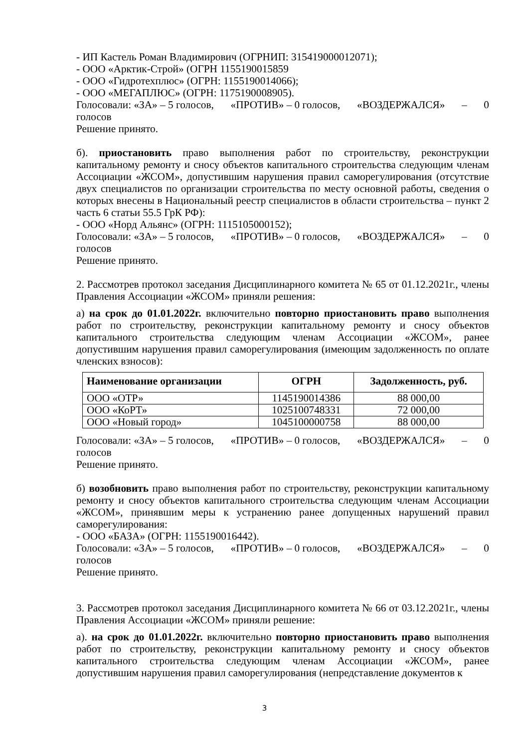- ИП Кастель Роман Владимирович (ОГРНИП: 315419000012071);
- ООО «Арктик-Строй» (ОГРН 1155190015859
- ООО «Гидротехплюс» (ОГРН: 1155190014066);
- ООО «МЕГАПЛЮС» (ОГРН: 1175190008905).
Голосовали: «ЗА» – 5 голосов, «ПРОТИВ» – 0 голосов, «ВОЗДЕРЖАЛСЯ» – 0
голосов
Решение принято.
б). приостановить право выполнения работ по строительству, реконструкции капитальному ремонту и сносу объектов капитального строительства следующим членам Ассоциации «ЖСОМ», допустившим нарушения правил саморегулирования (отсутствие двух специалистов по организации строительства по месту основной работы, сведения о которых внесены в Национальный реестр специалистов в области строительства – пункт 2 часть 6 статьи 55.5 ГрК РФ):
- ООО «Норд Альянс» (ОГРН: 1115105000152);
Голосовали: «ЗА» – 5 голосов, «ПРОТИВ» – 0 голосов, «ВОЗДЕРЖАЛСЯ» – 0
голосов
Решение принято.
2. Рассмотрев протокол заседания Дисциплинарного комитета № 65 от 01.12.2021г., члены Правления Ассоциации «ЖСОМ» приняли решения:
а) на срок до 01.01.2022г. включительно повторно приостановить право выполнения работ по строительству, реконструкции капитальному ремонту и сносу объектов капитального строительства следующим членам Ассоциации «ЖСОМ», ранее допустившим нарушения правил саморегулирования (имеющим задолженность по оплате членских взносов):
| Наименование организации | ОГРН | Задолженность, руб. |
| --- | --- | --- |
| ООО «ОТР» | 1145190014386 | 88 000,00 |
| ООО «КоРТ» | 1025100748331 | 72 000,00 |
| ООО «Новый город» | 1045100000758 | 88 000,00 |
Голосовали: «ЗА» – 5 голосов, «ПРОТИВ» – 0 голосов, «ВОЗДЕРЖАЛСЯ» – 0
голосов
Решение принято.
б) возобновить право выполнения работ по строительству, реконструкции капитальному ремонту и сносу объектов капитального строительства следующим членам Ассоциации «ЖСОМ», принявшим меры к устранению ранее допущенных нарушений правил саморегулирования:
- ООО «БАЗА» (ОГРН: 1155190016442).
Голосовали: «ЗА» – 5 голосов, «ПРОТИВ» – 0 голосов, «ВОЗДЕРЖАЛСЯ» – 0
голосов
Решение принято.
3. Рассмотрев протокол заседания Дисциплинарного комитета № 66 от 03.12.2021г., члены Правления Ассоциации «ЖСОМ» приняли решение:
а). на срок до 01.01.2022г. включительно повторно приостановить право выполнения работ по строительству, реконструкции капитальному ремонту и сносу объектов капитального строительства следующим членам Ассоциации «ЖСОМ», ранее допустившим нарушения правил саморегулирования (непредставление документов к
3